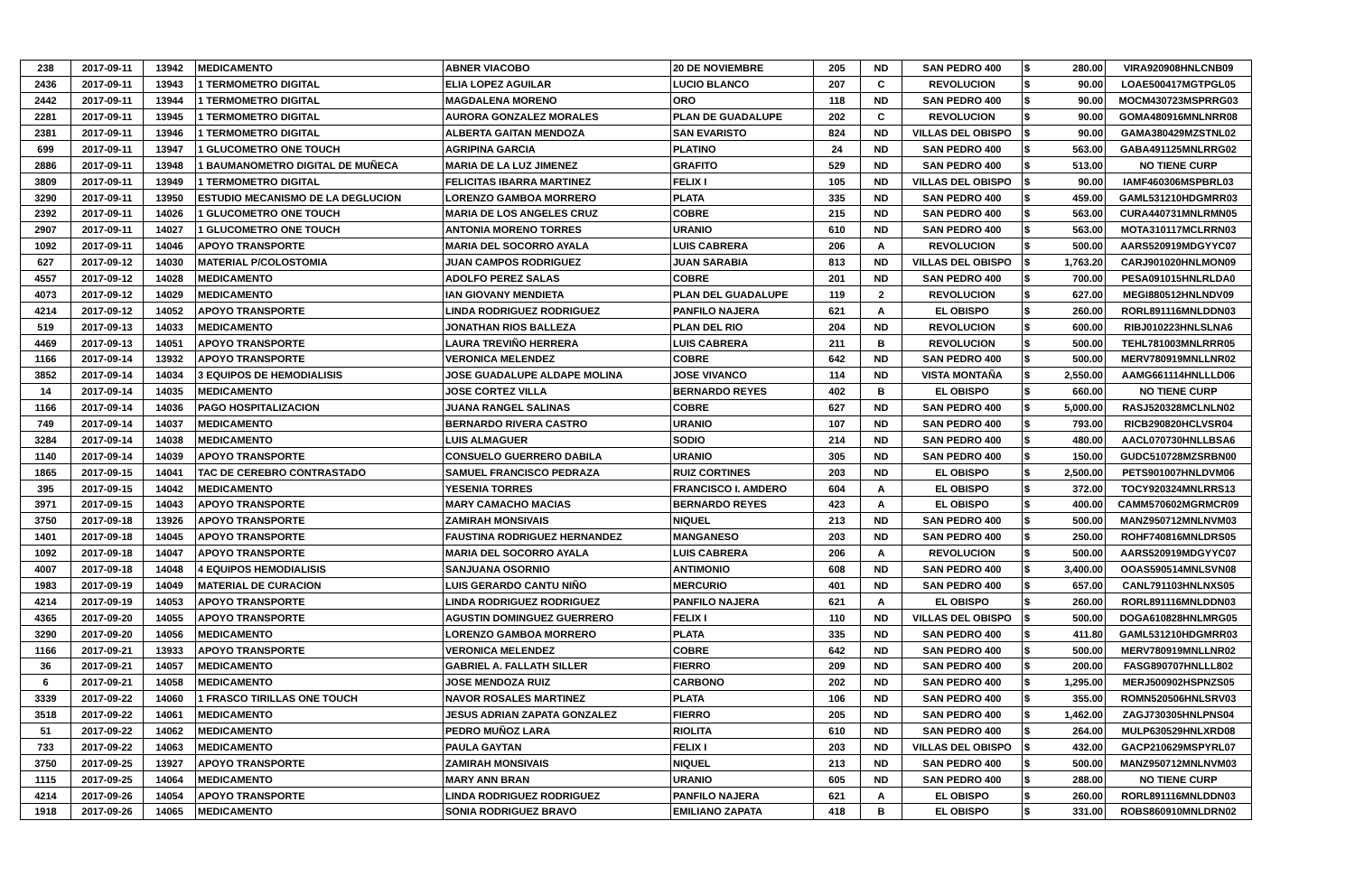| 238 | 2017-09-11 | 13942 | MEDICAMENTO | ABNER VIACOBO | 20 DE NOVIEMBRE | 205 | ND | SAN PEDRO 400 | $ | 280.00 | VIRA920908HNLCNB09 |
| 2436 | 2017-09-11 | 13943 | 1 TERMOMETRO DIGITAL | ELIA LOPEZ AGUILAR | LUCIO BLANCO | 207 | C | REVOLUCION | $ | 90.00 | LOAE500417MGTPGL05 |
| 2442 | 2017-09-11 | 13944 | 1 TERMOMETRO DIGITAL | MAGDALENA MORENO | ORO | 118 | ND | SAN PEDRO 400 | $ | 90.00 | MOCM430723MSPRRG03 |
| 2281 | 2017-09-11 | 13945 | 1 TERMOMETRO DIGITAL | AURORA GONZALEZ MORALES | PLAN DE GUADALUPE | 202 | C | REVOLUCION | $ | 90.00 | GOMA480916MNLNRR08 |
| 2381 | 2017-09-11 | 13946 | 1 TERMOMETRO DIGITAL | ALBERTA GAITAN MENDOZA | SAN EVARISTO | 824 | ND | VILLAS DEL OBISPO | $ | 90.00 | GAMA380429MZSTNL02 |
| 699 | 2017-09-11 | 13947 | 1 GLUCOMETRO ONE TOUCH | AGRIPINA GARCIA | PLATINO | 24 | ND | SAN PEDRO 400 | $ | 563.00 | GABA491125MNLRRG02 |
| 2886 | 2017-09-11 | 13948 | 1 BAUMANOMETRO DIGITAL DE MUÑECA | MARIA DE LA LUZ JIMENEZ | GRAFITO | 529 | ND | SAN PEDRO 400 | $ | 513.00 | NO TIENE CURP |
| 3809 | 2017-09-11 | 13949 | 1 TERMOMETRO DIGITAL | FELICITAS IBARRA MARTINEZ | FELIX I | 105 | ND | VILLAS DEL OBISPO | $ | 90.00 | IAMF460306MSPBRL03 |
| 3290 | 2017-09-11 | 13950 | ESTUDIO MECANISMO DE LA DEGLUCION | LORENZO GAMBOA MORRERO | PLATA | 335 | ND | SAN PEDRO 400 | $ | 459.00 | GAML531210HDGMRR03 |
| 2392 | 2017-09-11 | 14026 | 1 GLUCOMETRO ONE TOUCH | MARIA DE LOS ANGELES CRUZ | COBRE | 215 | ND | SAN PEDRO 400 | $ | 563.00 | CURA440731MNLRMN05 |
| 2907 | 2017-09-11 | 14027 | 1 GLUCOMETRO ONE TOUCH | ANTONIA MORENO TORRES | URANIO | 610 | ND | SAN PEDRO 400 | $ | 563.00 | MOTA310117MCLRRN03 |
| 1092 | 2017-09-11 | 14046 | APOYO TRANSPORTE | MARIA DEL SOCORRO AYALA | LUIS CABRERA | 206 | A | REVOLUCION | $ | 500.00 | AARS520919MDGYYC07 |
| 627 | 2017-09-12 | 14030 | MATERIAL P/COLOSTOMIA | JUAN CAMPOS RODRIGUEZ | JUAN SARABIA | 813 | ND | VILLAS DEL OBISPO | $ | 1,763.20 | CARJ901020HNLMON09 |
| 4557 | 2017-09-12 | 14028 | MEDICAMENTO | ADOLFO PEREZ SALAS | COBRE | 201 | ND | SAN PEDRO 400 | $ | 700.00 | PESA091015HNLRLDA0 |
| 4073 | 2017-09-12 | 14029 | MEDICAMENTO | IAN GIOVANY MENDIETA | PLAN DEL GUADALUPE | 119 | 2 | REVOLUCION | $ | 627.00 | MEGI880512HNLNDV09 |
| 4214 | 2017-09-12 | 14052 | APOYO TRANSPORTE | LINDA RODRIGUEZ RODRIGUEZ | PANFILO NAJERA | 621 | A | EL OBISPO | $ | 260.00 | RORL891116MNLDDN03 |
| 519 | 2017-09-13 | 14033 | MEDICAMENTO | JONATHAN RIOS BALLEZA | PLAN DEL RIO | 204 | ND | REVOLUCION | $ | 600.00 | RIBJ010223HNLSLNA6 |
| 4469 | 2017-09-13 | 14051 | APOYO TRANSPORTE | LAURA TREVIÑO HERRERA | LUIS CABRERA | 211 | B | REVOLUCION | $ | 500.00 | TEHL781003MNLRRR05 |
| 1166 | 2017-09-14 | 13932 | APOYO TRANSPORTE | VERONICA MELENDEZ | COBRE | 642 | ND | SAN PEDRO 400 | $ | 500.00 | MERV780919MNLLNR02 |
| 3852 | 2017-09-14 | 14034 | 3 EQUIPOS DE HEMODIALISIS | JOSE GUADALUPE ALDAPE MOLINA | JOSE VIVANCO | 114 | ND | VISTA MONTAÑA | $ | 2,550.00 | AAMG661114HNLLLD06 |
| 14 | 2017-09-14 | 14035 | MEDICAMENTO | JOSE CORTEZ VILLA | BERNARDO REYES | 402 | B | EL OBISPO | $ | 660.00 | NO TIENE CURP |
| 1166 | 2017-09-14 | 14036 | PAGO HOSPITALIZACION | JUANA RANGEL SALINAS | COBRE | 627 | ND | SAN PEDRO 400 | $ | 5,000.00 | RASJ520328MCLNLN02 |
| 749 | 2017-09-14 | 14037 | MEDICAMENTO | BERNARDO RIVERA CASTRO | URANIO | 107 | ND | SAN PEDRO 400 | $ | 793.00 | RICB290820HCLVSR04 |
| 3284 | 2017-09-14 | 14038 | MEDICAMENTO | LUIS ALMAGUER | SODIO | 214 | ND | SAN PEDRO 400 | $ | 480.00 | AACL070730HNLLBSA6 |
| 1140 | 2017-09-14 | 14039 | APOYO TRANSPORTE | CONSUELO GUERRERO DABILA | URANIO | 305 | ND | SAN PEDRO 400 | $ | 150.00 | GUDC510728MZSRBN00 |
| 1865 | 2017-09-15 | 14041 | TAC DE CEREBRO CONTRASTADO | SAMUEL FRANCISCO PEDRAZA | RUIZ CORTINES | 203 | ND | EL OBISPO | $ | 2,500.00 | PETS901007HNLDVM06 |
| 395 | 2017-09-15 | 14042 | MEDICAMENTO | YESENIA TORRES | FRANCISCO I. AMDERO | 604 | A | EL OBISPO | $ | 372.00 | TOCY920324MNLRRS13 |
| 3971 | 2017-09-15 | 14043 | APOYO TRANSPORTE | MARY CAMACHO MACIAS | BERNARDO REYES | 423 | A | EL OBISPO | $ | 400.00 | CAMM570602MGRMCR09 |
| 3750 | 2017-09-18 | 13926 | APOYO TRANSPORTE | ZAMIRAH MONSIVAIS | NIQUEL | 213 | ND | SAN PEDRO 400 | $ | 500.00 | MANZ950712MNLNVM03 |
| 1401 | 2017-09-18 | 14045 | APOYO TRANSPORTE | FAUSTINA RODRIGUEZ HERNANDEZ | MANGANESO | 203 | ND | SAN PEDRO 400 | $ | 250.00 | ROHF740816MNLDRS05 |
| 1092 | 2017-09-18 | 14047 | APOYO TRANSPORTE | MARIA DEL SOCORRO AYALA | LUIS CABRERA | 206 | A | REVOLUCION | $ | 500.00 | AARS520919MDGYYC07 |
| 4007 | 2017-09-18 | 14048 | 4 EQUIPOS HEMODIALISIS | SANJUANA OSORNIO | ANTIMONIO | 608 | ND | SAN PEDRO 400 | $ | 3,400.00 | OOAS590514MNLSVN08 |
| 1983 | 2017-09-19 | 14049 | MATERIAL DE CURACION | LUIS GERARDO CANTU NIÑO | MERCURIO | 401 | ND | SAN PEDRO 400 | $ | 657.00 | CANL791103HNLNXS05 |
| 4214 | 2017-09-19 | 14053 | APOYO TRANSPORTE | LINDA RODRIGUEZ RODRIGUEZ | PANFILO NAJERA | 621 | A | EL OBISPO | $ | 260.00 | RORL891116MNLDDN03 |
| 4365 | 2017-09-20 | 14055 | APOYO TRANSPORTE | AGUSTIN DOMINGUEZ GUERRERO | FELIX I | 110 | ND | VILLAS DEL OBISPO | $ | 500.00 | DOGA610828HNLMRG05 |
| 3290 | 2017-09-20 | 14056 | MEDICAMENTO | LORENZO GAMBOA MORRERO | PLATA | 335 | ND | SAN PEDRO 400 | $ | 411.80 | GAML531210HDGMRR03 |
| 1166 | 2017-09-21 | 13933 | APOYO TRANSPORTE | VERONICA MELENDEZ | COBRE | 642 | ND | SAN PEDRO 400 | $ | 500.00 | MERV780919MNLLNR02 |
| 36 | 2017-09-21 | 14057 | MEDICAMENTO | GABRIEL A. FALLATH SILLER | FIERRO | 209 | ND | SAN PEDRO 400 | $ | 200.00 | FASG890707HNLLL802 |
| 6 | 2017-09-21 | 14058 | MEDICAMENTO | JOSE MENDOZA RUIZ | CARBONO | 202 | ND | SAN PEDRO 400 | $ | 1,295.00 | MERJ500902HSPNZS05 |
| 3339 | 2017-09-22 | 14060 | 1 FRASCO TIRILLAS ONE TOUCH | NAVOR ROSALES MARTINEZ | PLATA | 106 | ND | SAN PEDRO 400 | $ | 355.00 | ROMN520506HNLSRV03 |
| 3518 | 2017-09-22 | 14061 | MEDICAMENTO | JESUS ADRIAN ZAPATA GONZALEZ | FIERRO | 205 | ND | SAN PEDRO 400 | $ | 1,462.00 | ZAGJ730305HNLPNS04 |
| 51 | 2017-09-22 | 14062 | MEDICAMENTO | PEDRO MUÑOZ LARA | RIOLITA | 610 | ND | SAN PEDRO 400 | $ | 264.00 | MULP630529HNLXRD08 |
| 733 | 2017-09-22 | 14063 | MEDICAMENTO | PAULA GAYTAN | FELIX I | 203 | ND | VILLAS DEL OBISPO | $ | 432.00 | GACP210629MSPYRL07 |
| 3750 | 2017-09-25 | 13927 | APOYO TRANSPORTE | ZAMIRAH MONSIVAIS | NIQUEL | 213 | ND | SAN PEDRO 400 | $ | 500.00 | MANZ950712MNLNVM03 |
| 1115 | 2017-09-25 | 14064 | MEDICAMENTO | MARY ANN BRAN | URANIO | 605 | ND | SAN PEDRO 400 | $ | 288.00 | NO TIENE CURP |
| 4214 | 2017-09-26 | 14054 | APOYO TRANSPORTE | LINDA RODRIGUEZ RODRIGUEZ | PANFILO NAJERA | 621 | A | EL OBISPO | $ | 260.00 | RORL891116MNLDDN03 |
| 1918 | 2017-09-26 | 14065 | MEDICAMENTO | SONIA RODRIGUEZ BRAVO | EMILIANO ZAPATA | 418 | B | EL OBISPO | $ | 331.00 | ROBS860910MNLDRN02 |